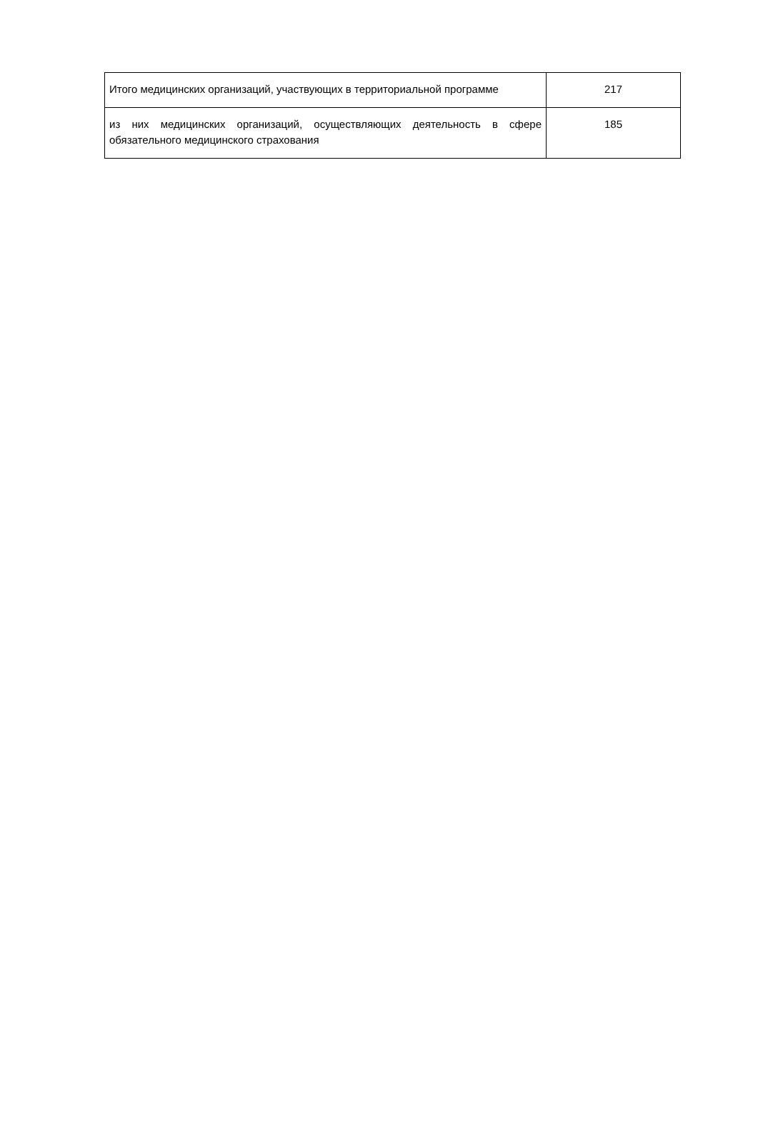| Итого медицинских организаций, участвующих в территориальной программе | 217 |
| из них медицинских организаций, осуществляющих деятельность в сфере обязательного медицинского страхования | 185 |